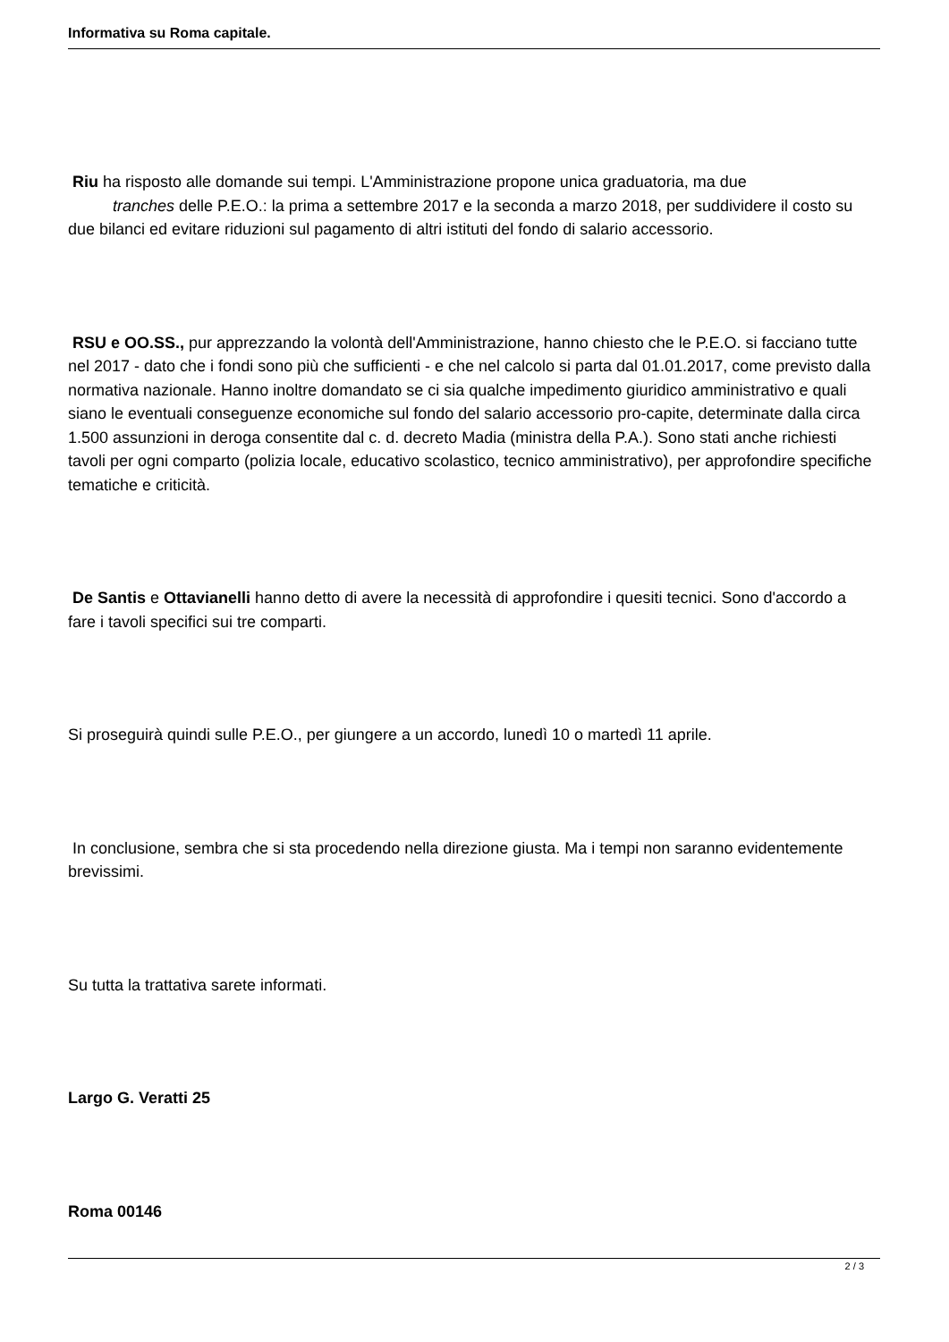Informativa su Roma capitale.
Riu ha risposto alle domande sui tempi. L'Amministrazione propone unica graduatoria, ma due
tranches delle P.E.O.: la prima a settembre 2017 e la seconda a marzo 2018, per suddividere il costo su due bilanci ed evitare riduzioni sul pagamento di altri istituti del fondo di salario accessorio.
RSU e OO.SS., pur apprezzando la volontà dell'Amministrazione, hanno chiesto che le P.E.O. si facciano tutte nel 2017 - dato che i fondi sono più che sufficienti - e che nel calcolo si parta dal 01.01.2017, come previsto dalla normativa nazionale. Hanno inoltre domandato se ci sia qualche impedimento giuridico amministrativo e quali siano le eventuali conseguenze economiche sul fondo del salario accessorio pro-capite, determinate dalla circa 1.500 assunzioni in deroga consentite dal c. d. decreto Madia (ministra della P.A.). Sono stati anche richiesti tavoli per ogni comparto (polizia locale, educativo scolastico, tecnico amministrativo), per approfondire specifiche tematiche e criticità.
De Santis e Ottavianelli hanno detto di avere la necessità di approfondire i quesiti tecnici. Sono d'accordo a fare i tavoli specifici sui tre comparti.
Si proseguirà quindi sulle P.E.O., per giungere a un accordo, lunedì 10 o martedì 11 aprile.
In conclusione, sembra che si sta procedendo nella direzione giusta. Ma i tempi non saranno evidentemente brevissimi.
Su tutta la trattativa sarete informati.
Largo G. Veratti 25
Roma 00146
2 / 3